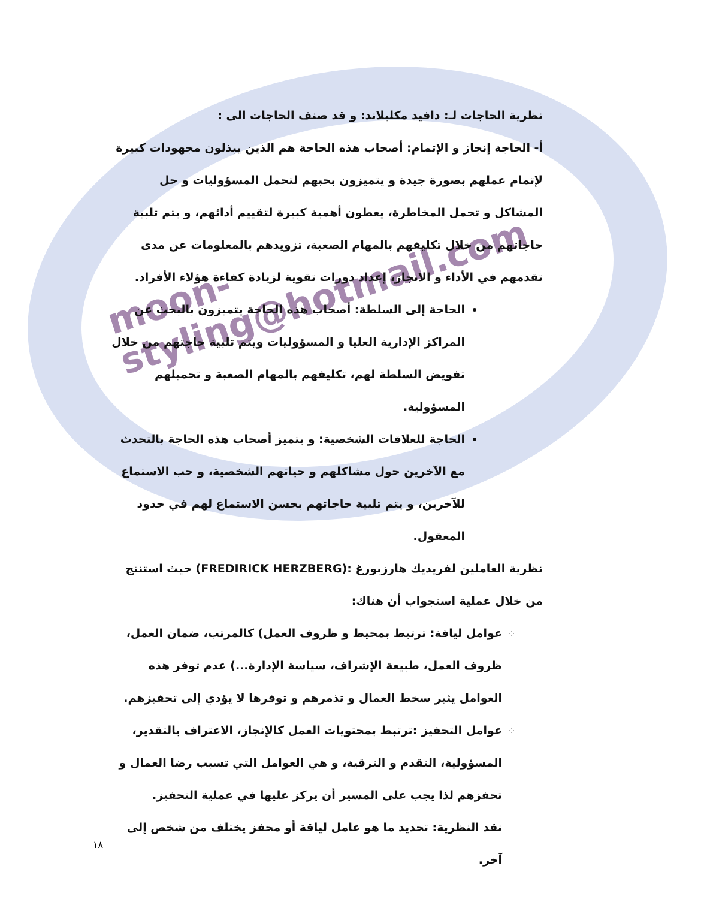moon-styling@hotmail.com
نظرية الحاجات لـ: دافيد مكليلاند: و قد صنف الحاجات الى :
أ- الحاجة إنجاز و الإتمام: أصحاب هذه الحاجة هم الذين يبذلون مجهودات كبيرة لإتمام عملهم بصورة جيدة و يتميزون بحبهم لتحمل المسؤوليات و حل المشاكل و تحمل المخاطرة، يعطون أهمية كبيرة لتقييم أدائهم، و يتم تلبية حاجاتهم من خلال تكليفهم بالمهام الصعبة، تزويدهم بالمعلومات عن مدى تقدمهم في الأداء و الانجاز، إعداد دورات تقوية لزيادة كفاءة هؤلاء الأفراد.
الحاجة إلى السلطة: أصحاب هذه الحاجة يتميزون بالبحث عن المراكز الإدارية العليا و المسؤوليات ويتم تلبية حاجتهم من خلال تفويض السلطة لهم، تكليفهم بالمهام الصعبة و تحميلهم المسؤولية.
الحاجة للعلاقات الشخصية: و يتميز أصحاب هذه الحاجة بالتحدث مع الآخرين حول مشاكلهم و حياتهم الشخصية، و حب الاستماع للآخرين، و يتم تلبية حاجاتهم بحسن الاستماع لهم في حدود المعقول.
نظرية العاملين لفريديك هارزبورغ :(FREDIRICK HERZBERG) حيث استنتج من خلال عملية استجواب أن هناك:
عوامل لياقة: ترتبط بمحيط و ظروف العمل) كالمرتب، ضمان العمل، ظروف العمل، طبيعة الإشراف، سياسة الإدارة...) عدم توفر هذه العوامل يثير سخط العمال و تذمرهم و توفرها لا يؤدي إلى تحفيزهم.
عوامل التحفيز :ترتبط بمحتويات العمل كالإنجاز، الاعتراف بالتقدير، المسؤولية، التقدم و الترقية، و هي العوامل التي تسبب رضا العمال و تحفزهم لذا يجب على المسير أن يركز عليها في عملية التحفيز.
نقد النظرية: تحديد ما هو عامل لياقة أو محفز يختلف من شخص إلى آخر.
١٨